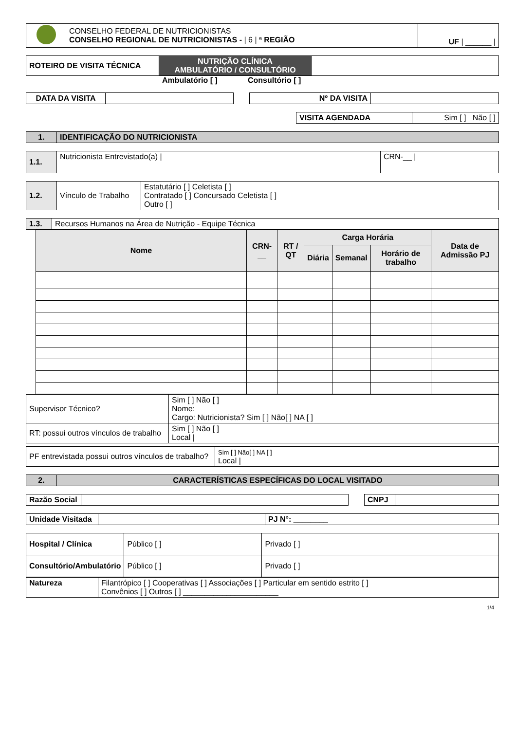| | CONSELHO FEDERAL DE NUTRICIONISTAS CONSELHO REGIONAL DE NUTRICIONISTAS - / 6 / ª REGIÃO | UF / ______ / |
| ROTEIRO DE VISITA TÉCNICA | NUTRIÇÃO CLÍNICA AMBULATÓRIO / CONSULTÓRIO | |
Ambulatório [ ] Consultório [ ]
| DATA DA VISITA | | | Nº DA VISITA | |
| VISITA AGENDADA | Sim [ ] Não [ ] |
| 1. | IDENTIFICAÇÃO DO NUTRICIONISTA |
| 1.1. | Nutricionista Entrevistado(a) / | CRN-__ / |
| 1.2. | Vínculo de Trabalho | Estatutário [ ] Celetista [ ] Contratado [ ] Concursado Celetista [ ] Outro [ ] |
| 1.3. | Recursos Humanos na Área de Nutrição - Equipe Técnica |
| Nome | CRN-__ | RT / QT | Carga Horária | | | Data de Admissão PJ |
| --- | --- | --- | --- | --- | --- | --- |
| | | | Diária | Semanal | Horário de trabalho | |
| Supervisor Técnico? | Sim [ ] Não [ ] Nome: Cargo: Nutricionista? Sim [ ] Não[ ] NA [ ] |
| RT: possui outros vínculos de trabalho | Sim [ ] Não [ ] Local / |
| PF entrevistada possui outros vínculos de trabalho? | Sim [ ] Não[ ] NA [ ] Local / |
| 2. | CARACTERÍSTICAS ESPECÍFICAS DO LOCAL VISITADO |
| Razão Social | | | CNPJ | |
| Unidade Visitada | | PJ N°: ________ |
| Hospital / Clínica | Público [ ] | Privado [ ] |
| Consultório/Ambulatório | Público [ ] | Privado [ ] |
| Natureza | Filantrópico [ ] Cooperativas [ ] Associações [ ] Particular em sentido estrito [ ] Convênios [ ] Outros [ ] ______________________ |
1/4